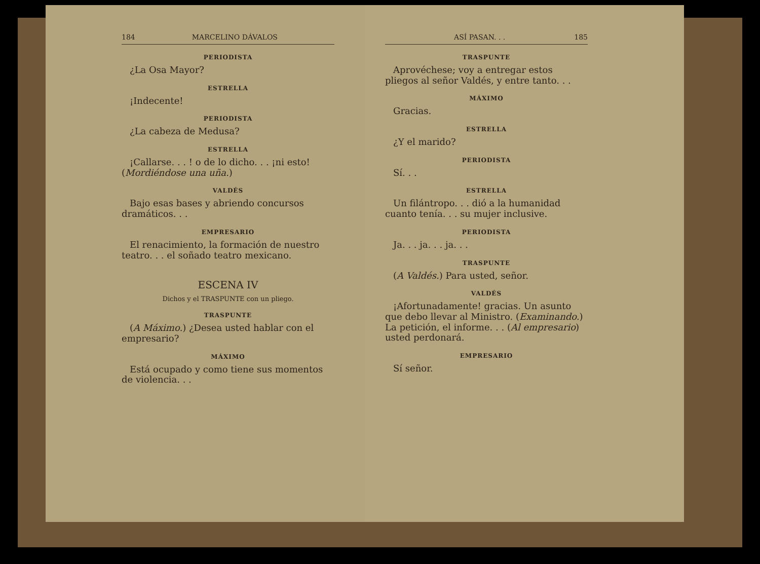184 MARCELINO DÁVALOS
PERIODISTA
¿La Osa Mayor?
ESTRELLA
¡Indecente!
PERIODISTA
¿La cabeza de Medusa?
ESTRELLA
¡Callarse. . . ! o de lo dicho. . . ¡ni esto! (Mordiéndose una uña.)
VALDÉS
Bajo esas bases y abriendo concursos dramáticos. . .
EMPRESARIO
El renacimiento, la formación de nuestro teatro. . . el soñado teatro mexicano.
ESCENA IV
Dichos y el TRASPUNTE con un pliego.
TRASPUNTE
(A Máximo.) ¿Desea usted hablar con el empresario?
MÁXIMO
Está ocupado y como tiene sus momentos de violencia. . .
ASÍ PASAN. . . 185
TRASPUNTE
Aprovéchese; voy a entregar estos pliegos al señor Valdés, y entre tanto. . .
MÁXIMO
Gracias.
ESTRELLA
¿Y el marido?
PERIODISTA
Sí. . .
ESTRELLA
Un filántropo. . . dió a la humanidad cuanto tenía. . . su mujer inclusive.
PERIODISTA
Ja. . . ja. . . ja. . .
TRASPUNTE
(A Valdés.) Para usted, señor.
VALDÉS
¡Afortunadamente! gracias. Un asunto que debo llevar al Ministro. (Examinando.) La petición, el informe. . . (Al empresario) usted perdonará.
EMPRESARIO
Sí señor.